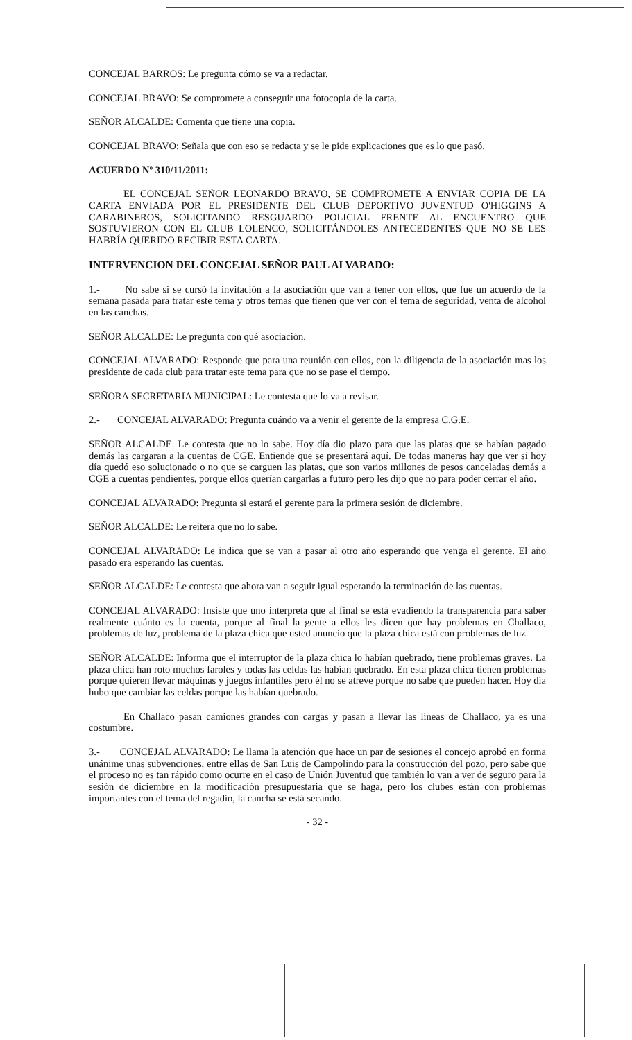CONCEJAL BARROS: Le pregunta cómo se va a redactar.
CONCEJAL BRAVO: Se compromete a conseguir una fotocopia de la carta.
SEÑOR ALCALDE: Comenta que tiene una copia.
CONCEJAL BRAVO: Señala que con eso se redacta y se le pide explicaciones que es lo que pasó.
ACUERDO Nº 310/11/2011:
EL CONCEJAL SEÑOR LEONARDO BRAVO, SE COMPROMETE A ENVIAR COPIA DE LA CARTA ENVIADA POR EL PRESIDENTE DEL CLUB DEPORTIVO JUVENTUD O'HIGGINS A CARABINEROS, SOLICITANDO RESGUARDO POLICIAL FRENTE AL ENCUENTRO QUE SOSTUVIERON CON EL CLUB LOLENCO, SOLICITÁNDOLES ANTECEDENTES QUE NO SE LES HABRÍA QUERIDO RECIBIR ESTA CARTA.
INTERVENCION DEL CONCEJAL SEÑOR PAUL ALVARADO:
1.- No sabe si se cursó la invitación a la asociación que van a tener con ellos, que fue un acuerdo de la semana pasada para tratar este tema y otros temas que tienen que ver con el tema de seguridad, venta de alcohol en las canchas.
SEÑOR ALCALDE: Le pregunta con qué asociación.
CONCEJAL ALVARADO: Responde que para una reunión con ellos, con la diligencia de la asociación mas los presidente de cada club para tratar este tema para que no se pase el tiempo.
SEÑORA SECRETARIA MUNICIPAL: Le contesta que lo va a revisar.
2.- CONCEJAL ALVARADO: Pregunta cuándo va a venir el gerente de la empresa C.G.E.
SEÑOR ALCALDE. Le contesta que no lo sabe. Hoy día dio plazo para que las platas que se habían pagado demás las cargaran a la cuentas de CGE. Entiende que se presentará aquí. De todas maneras hay que ver si hoy día quedó eso solucionado o no que se carguen las platas, que son varios millones de pesos canceladas demás a CGE a cuentas pendientes, porque ellos querían cargarlas a futuro pero les dijo que no para poder cerrar el año.
CONCEJAL ALVARADO: Pregunta si estará el gerente para la primera sesión de diciembre.
SEÑOR ALCALDE: Le reitera que no lo sabe.
CONCEJAL ALVARADO: Le indica que se van a pasar al otro año esperando que venga el gerente. El año pasado era esperando las cuentas.
SEÑOR ALCALDE: Le contesta que ahora van a seguir igual esperando la terminación de las cuentas.
CONCEJAL ALVARADO: Insiste que uno interpreta que al final se está evadiendo la transparencia para saber realmente cuánto es la cuenta, porque al final la gente a ellos les dicen que hay problemas en Challaco, problemas de luz, problema de la plaza chica que usted anuncio que la plaza chica está con problemas de luz.
SEÑOR ALCALDE: Informa que el interruptor de la plaza chica lo habían quebrado, tiene problemas graves. La plaza chica han roto muchos faroles y todas las celdas las habían quebrado. En esta plaza chica tienen problemas porque quieren llevar máquinas y juegos infantiles pero él no se atreve porque no sabe que pueden hacer. Hoy día hubo que cambiar las celdas porque las habían quebrado.
En Challaco pasan camiones grandes con cargas y pasan a llevar las líneas de Challaco, ya es una costumbre.
3.- CONCEJAL ALVARADO: Le llama la atención que hace un par de sesiones el concejo aprobó en forma unánime unas subvenciones, entre ellas de San Luis de Campolindo para la construcción del pozo, pero sabe que el proceso no es tan rápido como ocurre en el caso de Unión Juventud que también lo van a ver de seguro para la sesión de diciembre en la modificación presupuestaria que se haga, pero los clubes están con problemas importantes con el tema del regadío, la cancha se está secando.
- 32 -